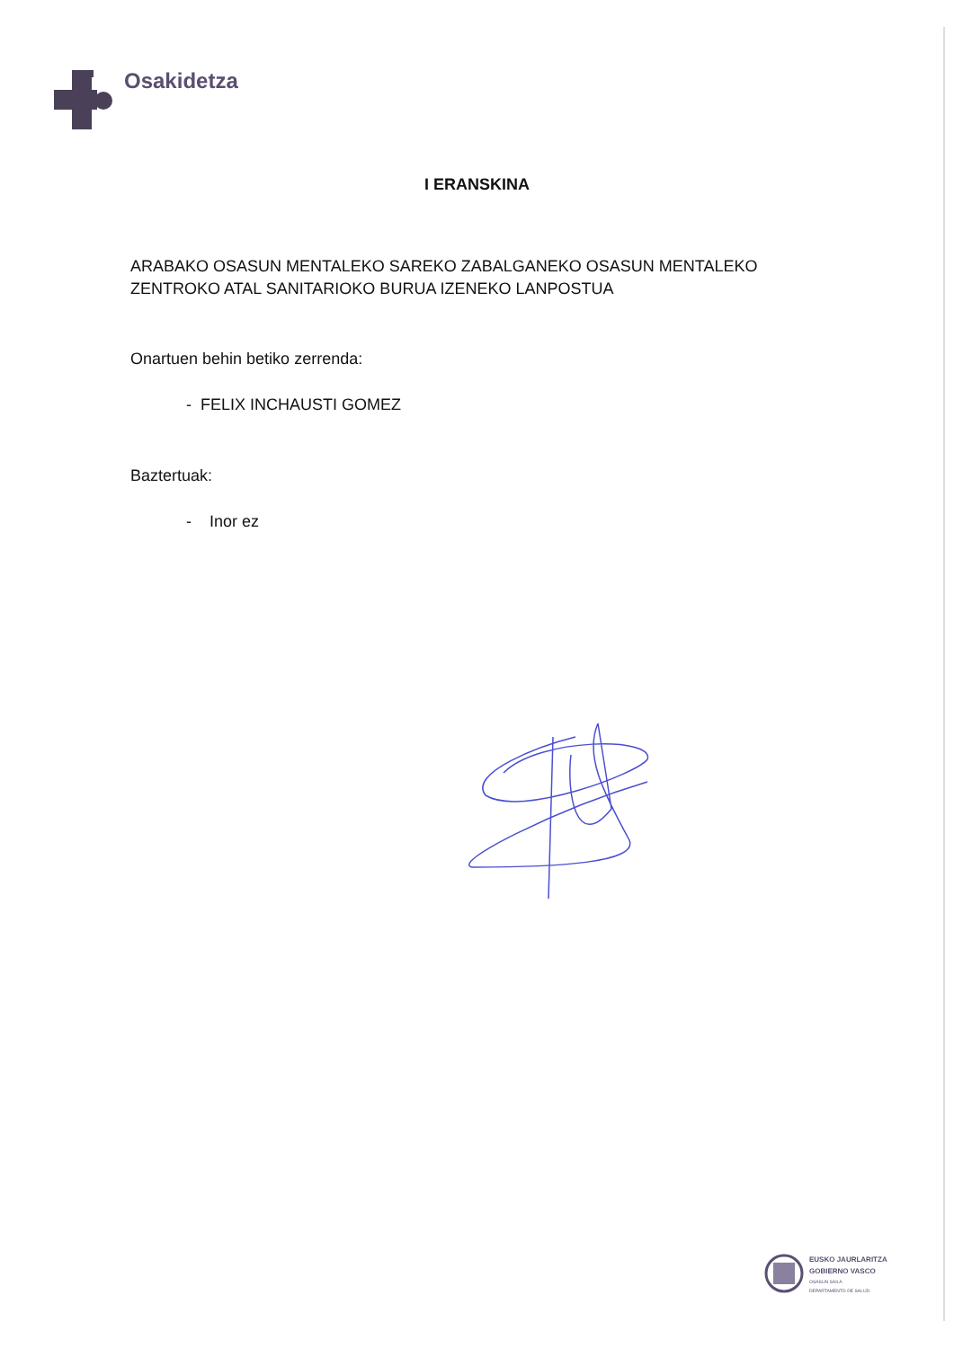Osakidetza
I ERANSKINA
ARABAKO OSASUN MENTALEKO SAREKO ZABALGANEKO OSASUN MENTALEKO
ZENTROKO ATAL SANITARIOKO BURUA IZENEKO LANPOSTUA
Onartuen behin betiko zerrenda:
- FELIX INCHAUSTI GOMEZ
Baztertuak:
- Inor ez
EUSKO JAURLARITZA
GOBIERNO VASCO
OSASUN SAILA
DEPARTAMENTO DE SALUD